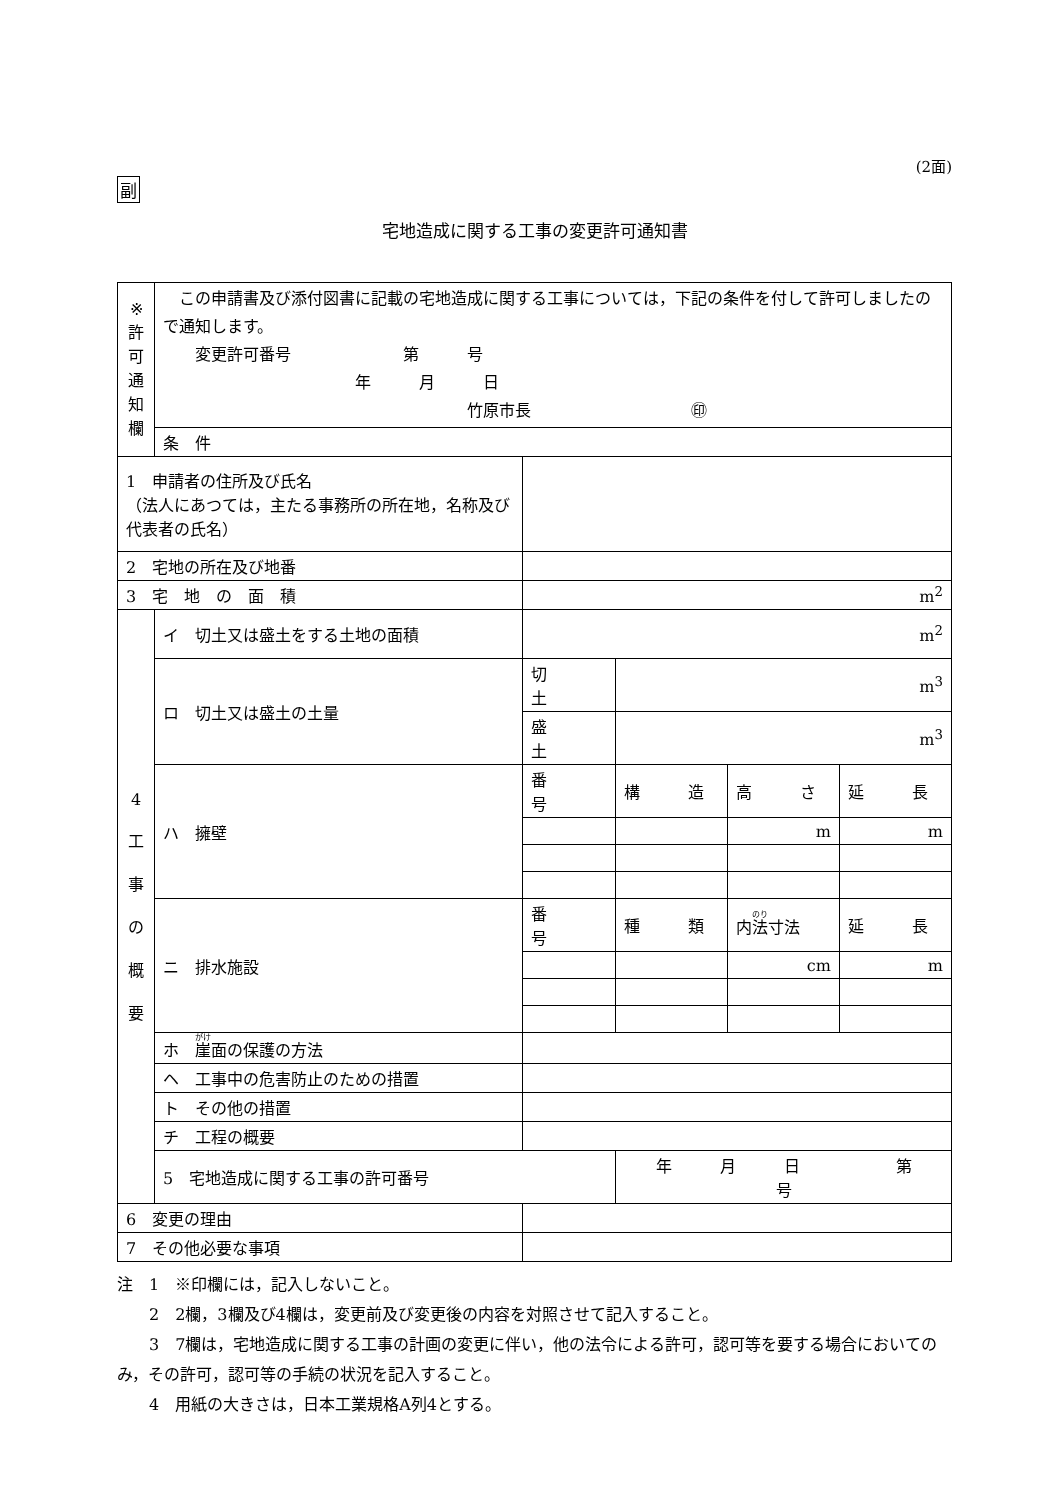(2面)
副
宅地造成に関する工事の変更許可通知書
| ※ 許 可 通 知 欄 | この申請書及び添付図書に記載の宅地造成に関する工事については，下記の条件を付して許可しましたので通知します。 変更許可番号 第 号 年 月 日 竹原市長 ㊞ | | | | |
| | 条 件 | | | | |
| 1 申請者の住所及び氏名 （法人にあつては，主たる事務所の所在地，名称及び代表者の氏名） | | | | | |
| 2 宅地の所在及び地番 | | | | | |
| 3 宅 地 の 面 積 | | m<sup>2</sup> | | | |
| 4 工 事 の 概 要 | イ 切土又は盛土をする土地の面積 | m<sup>2</sup> | | | |
| | ロ 切土又は盛土の土量 | 切 土 | m<sup>3</sup> | | |
| | | 盛 土 | m<sup>3</sup> | | |
| | ハ 擁壁 | 番 号 | 構 造 | 高 さ | 延 長 |
| | | | | m | m |
| | ニ 排水施設 | 番 号 | 種 類 | 内 法 寸法 | 延 長 |
| | | | | cm | m |
| | ホ 崖 面の保護の方法 | | | | |
| | ヘ 工事中の危害防止のための措置 | | | | |
| | ト その他の措置 | | | | |
| | チ 工程の概要 | | | | |
| | 5 宅地造成に関する工事の許可番号 | | 年 月 日 第 号 | | |
| 6 変更の理由 | | | | | |
| 7 その他必要な事項 | | | | | |
注　1　※印欄には，記入しないこと。
　　2　2欄，3欄及び4欄は，変更前及び変更後の内容を対照させて記入すること。
　　3　7欄は，宅地造成に関する工事の計画の変更に伴い，他の法令による許可，認可等を要する場合においてのみ，その許可，認可等の手続の状況を記入すること。
　　4　用紙の大きさは，日本工業規格A列4とする。